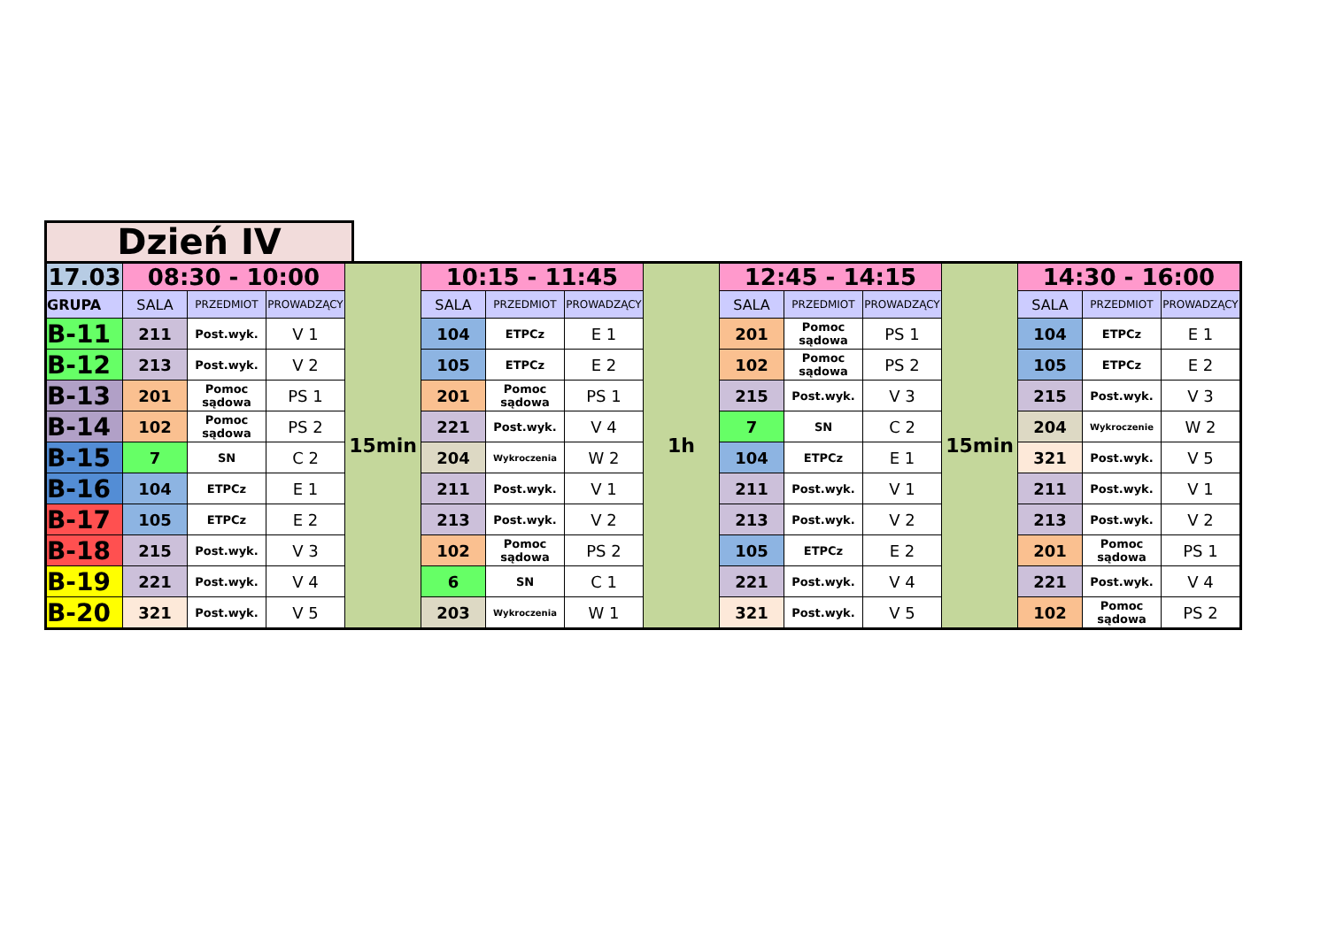Dzień IV
| 17.03 | 08:30 - 10:00 | | | 15min | 10:15 - 11:45 | | | 1h | 12:45 - 14:15 | | | 15min | 14:30 - 16:00 | | |
| --- | --- | --- | --- | --- | --- | --- | --- | --- | --- | --- | --- | --- | --- | --- | --- |
| GRUPA | SALA | PRZEDMIOT | PROWADZĄCY | | SALA | PRZEDMIOT | PROWADZĄCY | | SALA | PRZEDMIOT | PROWADZĄCY | | SALA | PRZEDMIOT | PROWADZĄCY |
| B-11 | 211 | Post.wyk. | V 1 | | 104 | ETPCz | E 1 | | 201 | Pomoc sądowa | PS 1 | | 104 | ETPCz | E 1 |
| B-12 | 213 | Post.wyk. | V 2 | | 105 | ETPCz | E 2 | | 102 | Pomoc sądowa | PS 2 | | 105 | ETPCz | E 2 |
| B-13 | 201 | Pomoc sądowa | PS 1 | | 201 | Pomoc sądowa | PS 1 | | 215 | Post.wyk. | V 3 | | 215 | Post.wyk. | V 3 |
| B-14 | 102 | Pomoc sądowa | PS 2 | | 221 | Post.wyk. | V 4 | | 7 | SN | C 2 | | 204 | Wykroczenie | W 2 |
| B-15 | 7 | SN | C 2 | | 204 | Wykroczenia | W 2 | | 104 | ETPCz | E 1 | | 321 | Post.wyk. | V 5 |
| B-16 | 104 | ETPCz | E 1 | | 211 | Post.wyk. | V 1 | | 211 | Post.wyk. | V 1 | | 211 | Post.wyk. | V 1 |
| B-17 | 105 | ETPCz | E 2 | | 213 | Post.wyk. | V 2 | | 213 | Post.wyk. | V 2 | | 213 | Post.wyk. | V 2 |
| B-18 | 215 | Post.wyk. | V 3 | | 102 | Pomoc sądowa | PS 2 | | 105 | ETPCz | E 2 | | 201 | Pomoc sądowa | PS 1 |
| B-19 | 221 | Post.wyk. | V 4 | | 6 | SN | C 1 | | 221 | Post.wyk. | V 4 | | 221 | Post.wyk. | V 4 |
| B-20 | 321 | Post.wyk. | V 5 | | 203 | Wykroczenia | W 1 | | 321 | Post.wyk. | V 5 | | 102 | Pomoc sądowa | PS 2 |